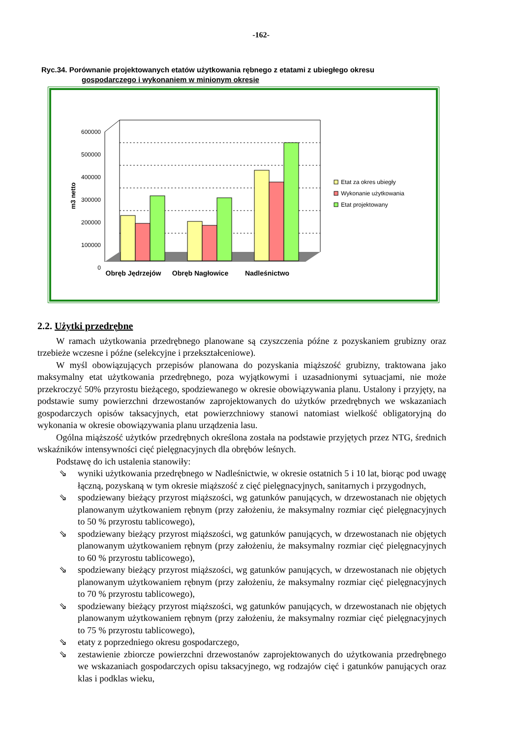-162-
Ryc.34. Porównanie projektowanych etatów użytkowania rębnego z etatami z ubiegłego okresu
gospodarczego i wykonaniem w minionym okresie
m3 netto
600000
500000
400000
300000
200000
100000
0
Obręb Jędrzejów
Obręb Nagłowice
Nadleśnictwo
Etat za okres ubiegły
Wykonanie użytkowania
Etat projektowany
2.2. Użytki przedrębne
W ramach użytkowania przedrębnego planowane są czyszczenia późne z pozyskaniem grubizny oraz trzebieże wczesne i późne (selekcyjne i przekształceniowe).
W myśl obowiązujących przepisów planowana do pozyskania miąższość grubizny, traktowana jako maksymalny etat użytkowania przedrębnego, poza wyjątkowymi i uzasadnionymi sytuacjami, nie może przekroczyć 50% przyrostu bieżącego, spodziewanego w okresie obowiązywania planu. Ustalony i przyjęty, na podstawie sumy powierzchni drzewostanów zaprojektowanych do użytków przedrębnych we wskazaniach gospodarczych opisów taksacyjnych, etat powierzchniowy stanowi natomiast wielkość obligatoryjną do wykonania w okresie obowiązywania planu urządzenia lasu.
Ogólna miąższość użytków przedrębnych określona została na podstawie przyjętych przez NTG, średnich wskaźników intensywności cięć pielęgnacyjnych dla obrębów leśnych.
Podstawę do ich ustalenia stanowiły:
⇘ wyniki użytkowania przedrębnego w Nadleśnictwie, w okresie ostatnich 5 i 10 lat, biorąc pod uwagę łączną, pozyskaną w tym okresie miąższość z cięć pielęgnacyjnych, sanitarnych i przygodnych,
⇘ spodziewany bieżący przyrost miąższości, wg gatunków panujących, w drzewostanach nie objętych planowanym użytkowaniem rębnym (przy założeniu, że maksymalny rozmiar cięć pielęgnacyjnych to 50 % przyrostu tablicowego),
⇘ spodziewany bieżący przyrost miąższości, wg gatunków panujących, w drzewostanach nie objętych planowanym użytkowaniem rębnym (przy założeniu, że maksymalny rozmiar cięć pielęgnacyjnych to 60 % przyrostu tablicowego),
⇘ spodziewany bieżący przyrost miąższości, wg gatunków panujących, w drzewostanach nie objętych planowanym użytkowaniem rębnym (przy założeniu, że maksymalny rozmiar cięć pielęgnacyjnych to 70 % przyrostu tablicowego),
⇘ spodziewany bieżący przyrost miąższości, wg gatunków panujących, w drzewostanach nie objętych planowanym użytkowaniem rębnym (przy założeniu, że maksymalny rozmiar cięć pielęgnacyjnych to 75 % przyrostu tablicowego),
⇘ etaty z poprzedniego okresu gospodarczego,
⇘ zestawienie zbiorcze powierzchni drzewostanów zaprojektowanych do użytkowania przedrębnego we wskazaniach gospodarczych opisu taksacyjnego, wg rodzajów cięć i gatunków panujących oraz klas i podklas wieku,